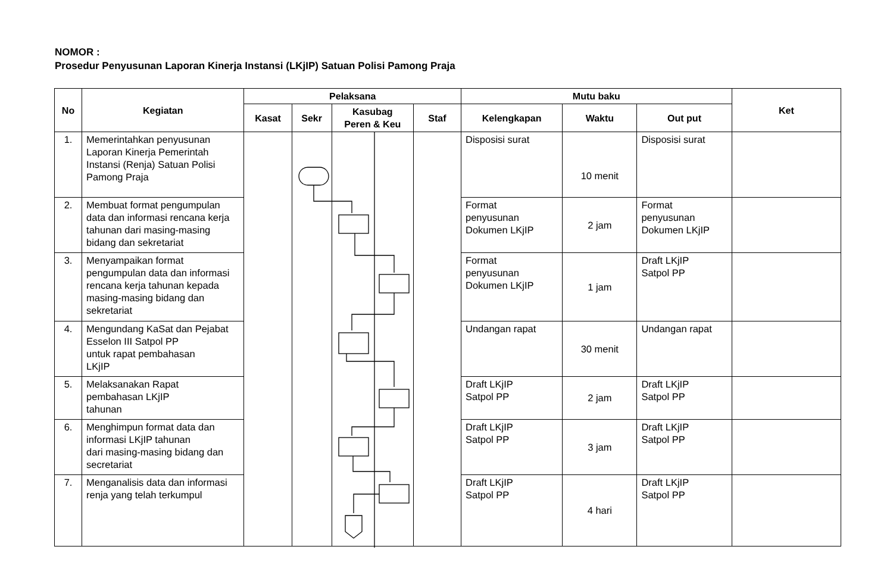NOMOR :
Prosedur Penyusunan Laporan Kinerja Instansi (LKjIP) Satuan Polisi Pamong Praja
| No | Kegiatan | Pelaksana | | | | Mutu baku | | | Ket |
| --- | --- | --- | --- | --- | --- | --- | --- | --- | --- |
| | | Kasat | Sekr | Kasubag Peren & Keu | Staf | Kelengkapan | Waktu | Out put | |
| 1. | Memerintahkan penyusunan Laporan Kinerja Pemerintah Instansi (Renja) Satuan Polisi Pamong Praja | | | | | Disposisi surat | 10 menit | Disposisi surat | |
| 2. | Membuat format pengumpulan data dan informasi rencana kerja tahunan dari masing-masing bidang dan sekretariat | | | | | Format penyusunan Dokumen LKjIP | 2 jam | Format penyusunan Dokumen LKjIP | |
| 3. | Menyampaikan format pengumpulan data dan informasi rencana kerja tahunan kepada masing-masing bidang dan sekretariat | | | | | Format penyusunan Dokumen LKjIP | 1 jam | Draft LKjIP Satpol PP | |
| 4. | Mengundang KaSat dan Pejabat Esselon III Satpol PP untuk rapat pembahasan LKjIP | | | | | Undangan rapat | 30 menit | Undangan rapat | |
| 5. | Melaksanakan Rapat pembahasan LKjIP tahunan | | | | | Draft LKjIP Satpol PP | 2 jam | Draft LKjIP Satpol PP | |
| 6. | Menghimpun format data dan informasi LKjIP tahunan dari masing-masing bidang dan secretariat | | | | | Draft LKjIP Satpol PP | 3 jam | Draft LKjIP Satpol PP | |
| 7. | Menganalisis data dan informasi renja yang telah terkumpul | | | | | Draft LKjIP Satpol PP | 4 hari | Draft LKjIP Satpol PP | |